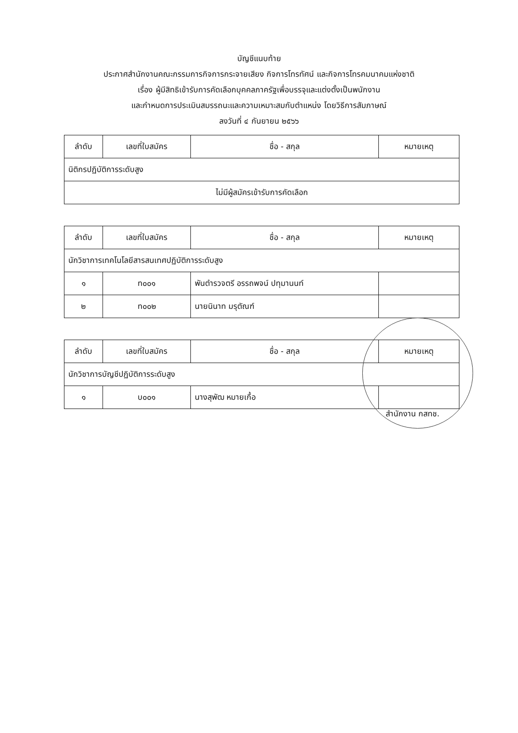บัญชีแนบท้าย
ประกาศสำนักงานคณะกรรมการกิจการกระจายเสียง กิจการโทรทัศน์ และกิจการโทรคมนาคมแห่งชาติ
เรื่อง ผู้มีสิทธิเข้ารับการคัดเลือกบุคคลภาครัฐเพื่อบรรจุและแต่งตั้งเป็นพนักงาน
และกำหนดการประเมินสมรรถนะและความเหมาะสมกับตำแหน่ง โดยวิธีการสัมภาษณ์
ลงวันที่ ๔ กันยายน ๒๕๖๖
| ลำดับ | เลขที่ใบสมัคร | ชื่อ - สกุล | หมายเหตุ |
| --- | --- | --- | --- |
| นิติกรปฏิบัติการระดับสูง | | | |
| ไม่มีผู้สมัครเข้ารับการคัดเลือก | | | |
| ลำดับ | เลขที่ใบสมัคร | ชื่อ - สกุล | หมายเหตุ |
| --- | --- | --- | --- |
| นักวิชาการเทคโนโลยีสารสนเทศปฏิบัติการระดับสูง | | | |
| ๑ | ท๐๐๑ | พันตำรวจตรี อรรถพจน์ ปทุมานนท์ | |
| ๒ | ท๐๐๒ | นายนินาท มรุตัณฑ์ | |
| ลำดับ | เลขที่ใบสมัคร | ชื่อ - สกุล | หมายเหตุ |
| --- | --- | --- | --- |
| นักวิชาการบัญชีปฏิบัติการระดับสูง | | | |
| ๑ | บ๐๐๑ | นางสุพัฒ หมายเกื้อ | |
สำนักงาน กสทช.